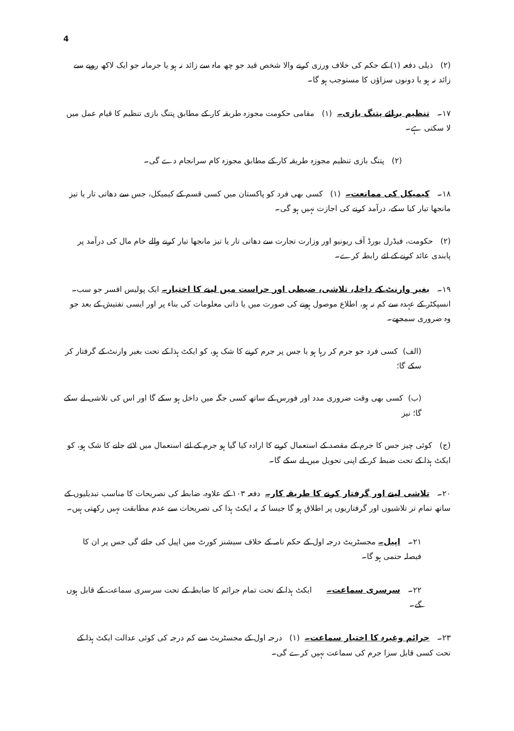4
(۲) ذیلی دفعہ (۱) کے حکم کی خلاف ورزی کرنے والا شخص قید جو چھ ماہ سے زائد نہ ہو یا جرمانہ جو ایک لاکھ روپے سے زائد نہ ہو یا دونوں سزاؤں کا مستوجب ہو گا۔
۱۷۔ تنظیم برائے پتنگ بازی۔ (۱) مقامی حکومت مجوزہ طریقہ کار کے مطابق پتنگ بازی تنظیم کا قیام عمل میں لا سکتی ہے۔
(۲) پتنگ بازی تنظیم مجوزہ طریقہ کار کے مطابق مجوزہ کام سرانجام دے گی۔
۱۸۔ کیمیکل کی ممانعت۔ (۱) کسی بھی فرد کو پاکستان میں کسی قسم کے کیمیکل، جس سے دھاتی تار یا تیز مانجھا تیار کیا سکے، درآمد کرنے کی اجازت نہیں ہو گی۔
(۲) حکومت، فیڈرل بورڈ آف ریونیو اور وزارت تجارت سے دھاتی تار یا تیز مانجھا تیار کرنے والے خام مال کی درآمد پر پابندی عائد کرنے کے لئے رابطہ کرے۔
۱۹۔ بغیر وارنٹ کے داخلہ، تلاشی، ضبطی اور حراست میں لینے کا اختیار۔ ایک پولیس افسر جو سب۔انسپکٹر کے عہدہ سے کم نہ ہو، اطلاع موصول ہونے کی صورت میں یا ذاتی معلومات کی بناء پر اور ایسی تفتیش کے بعد جو وہ ضروری سمجھے۔
(الف) کسی فرد جو جرم کر رہا ہو یا جس پر جرم کرنے کا شک ہو، کو ایکٹ ہذا کے تحت بغیر وارنٹ کے گرفتار کر سکے گا؛
(ب) کسی بھی وقت ضروری مدد اور فورس کے ساتھ کسی جگہ میں داخل ہو سکے گا اور اس کی تلاشی لے سکے گا؛ نیز
(ج) کوئی چیز جس کا جرم کے مقصد کے استعمال کرنے کا ارادہ کیا گیا ہو جرم کے لئے استعمال میں لائے جانے کا شک ہو، کو ایکٹ ہذا کے تحت ضبط کر کے اپنی تحویل میں لے سکے گا۔
۲۰۔ تلاشی لینے اور گرفتار کرنے کا طریقہ کار۔ دفعہ ۱۰۳ کے علاوہ، ضابطہ کی تصریحات کا مناسب تبدیلیوں کے ساتھ تمام تر تلاشیوں اور گرفتاریوں پر اطلاق ہو گا جیسا کہ یہ ایکٹ ہذا کی تصریحات سے عدم مطابقت نہیں رکھتی ہیں۔
۲۱۔ اپیل۔ مجسٹریٹ درجہ اول کے حکم نامہ کے خلاف سیشنز کورٹ میں اپیل کی جائے گی جس پر ان کا فیصلہ حتمی ہو گا۔
۲۲۔ سرسری سماعت۔ ایکٹ ہذا کے تحت تمام جرائم کا ضابطہ کے تحت سرسری سماعت کے قابل ہوں گے۔
۲۳۔ جرائم وغیرہ کا اختیار سماعت۔ (۱) درجہ اول کے مجسٹریٹ سے کم درجہ کی کوئی عدالت ایکٹ ہذا کے تحت کسی قابل سزا جرم کی سماعت نہیں کرے گی۔